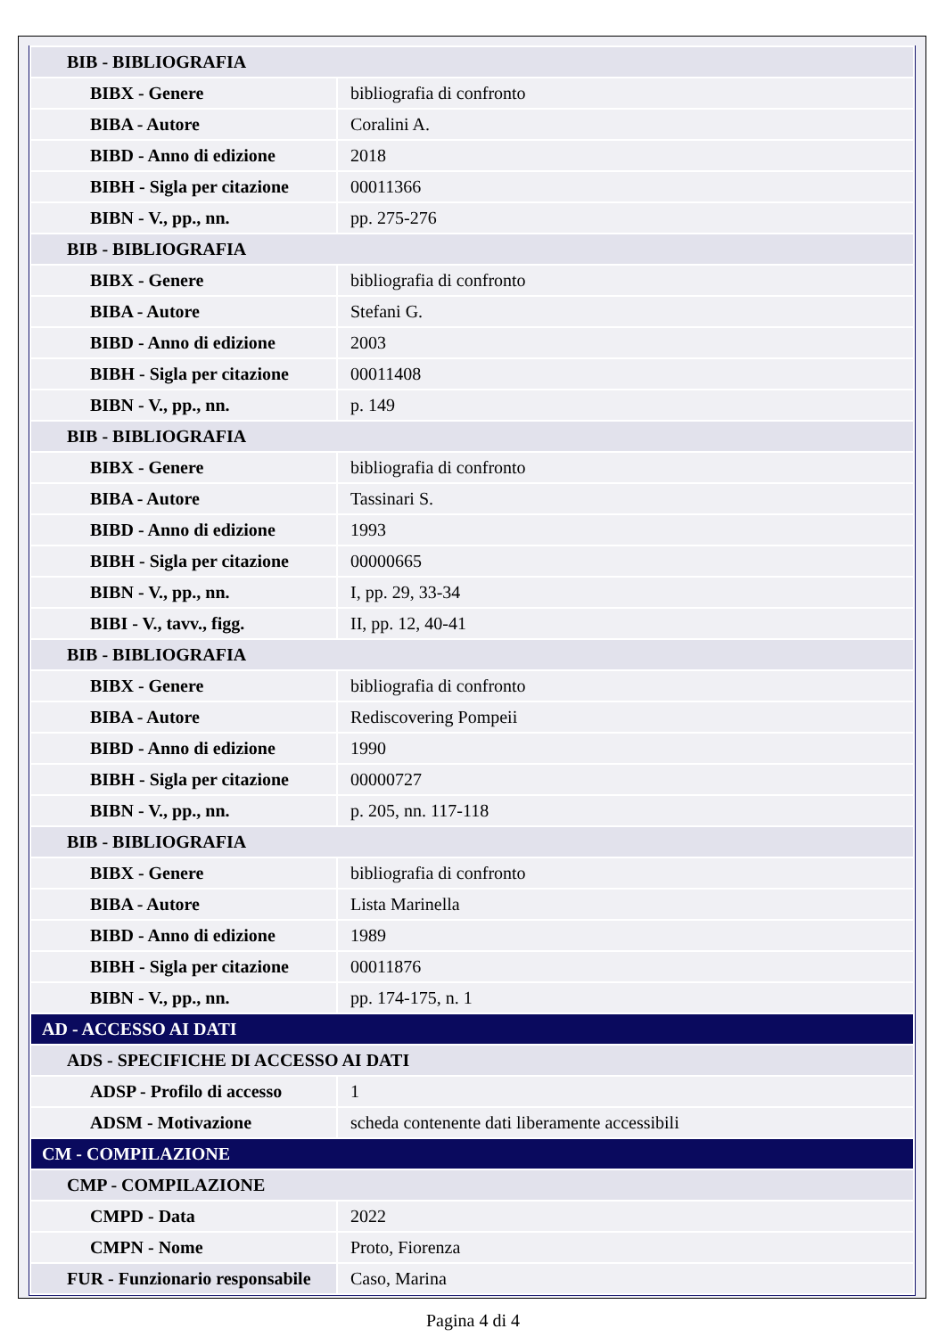| BIB - BIBLIOGRAFIA | |
| BIBX - Genere | bibliografia di confronto |
| BIBA - Autore | Coralini A. |
| BIBD - Anno di edizione | 2018 |
| BIBH - Sigla per citazione | 00011366 |
| BIBN - V., pp., nn. | pp. 275-276 |
| BIB - BIBLIOGRAFIA | |
| BIBX - Genere | bibliografia di confronto |
| BIBA - Autore | Stefani G. |
| BIBD - Anno di edizione | 2003 |
| BIBH - Sigla per citazione | 00011408 |
| BIBN - V., pp., nn. | p. 149 |
| BIB - BIBLIOGRAFIA | |
| BIBX - Genere | bibliografia di confronto |
| BIBA - Autore | Tassinari S. |
| BIBD - Anno di edizione | 1993 |
| BIBH - Sigla per citazione | 00000665 |
| BIBN - V., pp., nn. | I, pp. 29, 33-34 |
| BIBI - V., tavv., figg. | II, pp. 12, 40-41 |
| BIB - BIBLIOGRAFIA | |
| BIBX - Genere | bibliografia di confronto |
| BIBA - Autore | Rediscovering Pompeii |
| BIBD - Anno di edizione | 1990 |
| BIBH - Sigla per citazione | 00000727 |
| BIBN - V., pp., nn. | p. 205, nn. 117-118 |
| BIB - BIBLIOGRAFIA | |
| BIBX - Genere | bibliografia di confronto |
| BIBA - Autore | Lista Marinella |
| BIBD - Anno di edizione | 1989 |
| BIBH - Sigla per citazione | 00011876 |
| BIBN - V., pp., nn. | pp. 174-175, n. 1 |
| AD - ACCESSO AI DATI | |
| ADS - SPECIFICHE DI ACCESSO AI DATI | |
| ADSP - Profilo di accesso | 1 |
| ADSM - Motivazione | scheda contenente dati liberamente accessibili |
| CM - COMPILAZIONE | |
| CMP - COMPILAZIONE | |
| CMPD - Data | 2022 |
| CMPN - Nome | Proto, Fiorenza |
| FUR - Funzionario responsabile | Caso, Marina |
Pagina 4 di 4